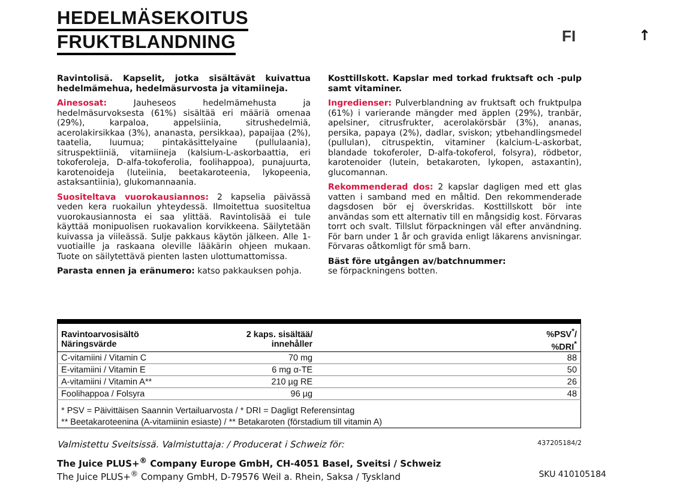HEDELMÄSEKOITUS
FRUKTBLANDNING
FI ↑
Ravintolisä. Kapselit, jotka sisältävät kuivattua hedelmämehua, hedelmäsurvosta ja vitamiineja.
Ainesosat: Jauheseos hedelmämehusta ja hedelmäsurvoksesta (61%) sisältää eri määriä omenaa (29%), karpaloa, appelsiinia, sitrushedelmiä, acerolakirsikkaa (3%), ananasta, persikkaa), papaijaa (2%), taatelia, luumua; pintakäsittelyaine (pullulaania), sitruspektiiniä, vitamiineja (kalsium-L-askorbaattia, eri tokoferoleja, D-alfa-tokoferolia, foolihappoa), punajuurta, karotenoideja (luteiinia, beetakaroteenia, lykopeenia, astaksantiinia), glukomannaania.
Suositeltava vuorokausiannos: 2 kapselia päivässä veden kera ruokailun yhteydessä. Ilmoitettua suositeltua vuorokausiannosta ei saa ylittää. Ravintolisää ei tule käyttää monipuolisen ruokavalion korvikkeena. Säilytetään kuivassa ja viileässä. Sulje pakkaus käytön jälkeen. Alle 1-vuotiaille ja raskaana oleville lääkärin ohjeen mukaan. Tuote on säilytettävä pienten lasten ulottumattomissa.
Parasta ennen ja eränumero: katso pakkauksen pohja.
Kosttillskott. Kapslar med torkad fruktsaft och -pulp samt vitaminer.
Ingredienser: Pulverblandning av fruktsaft och fruktpulpa (61%) i varierande mängder med äpplen (29%), tranbär, apelsiner, citrusfrukter, acerolakörsbär (3%), ananas, persika, papaya (2%), dadlar, sviskon; ytbehandlingsmedel (pullulan), citruspektin, vitaminer (kalcium-L-askorbat, blandade tokoferoler, D-alfa-tokoferol, folsyra), rödbetor, karotenoider (lutein, betakaroten, lykopen, astaxantin), glucomannan.
Rekommenderad dos: 2 kapslar dagligen med ett glas vatten i samband med en måltid. Den rekommenderade dagsdosen bör ej överskridas. Kosttillskott bör inte användas som ett alternativ till en mångsidig kost. Förvaras torrt och svalt. Tillslut förpackningen väl efter användning. För barn under 1 år och gravida enligt läkarens anvisningar. Förvaras oåtkomligt för små barn.
Bäst före utgången av/batchnummer:
se förpackningens botten.
| Ravintoarvosisältö Näringsvärde | 2 kaps. sisältää/ innehåller | %PSV<sup>*</sup>/ %DRI<sup>*</sup> |
| --- | --- | --- |
| C-vitamiini / Vitamin C | 70 mg | 88 |
| E-vitamiini / Vitamin E | 6 mg α-TE | 50 |
| A-vitamiini / Vitamin A** | 210 µg RE | 26 |
| Foolihappoa / Folsyra | 96 µg | 48 |
| * PSV = Päivittäisen Saannin Vertailuarvosta / * DRI = Dagligt Referensintag ** Beetakaroteenina (A-vitamiinin esiaste) / ** Betakaroten (förstadium till vitamin A) | | |
Valmistettu Sveitsissä. Valmistuttaja: / Producerat i Schweiz för: 437205184/2
The Juice PLUS+<sup>®</sup> Company Europe GmbH, CH-4051 Basel, Sveitsi / Schweiz
The Juice PLUS+<sup>®</sup> Company GmbH, D-79576 Weil a. Rhein, Saksa / Tyskland SKU 410105184